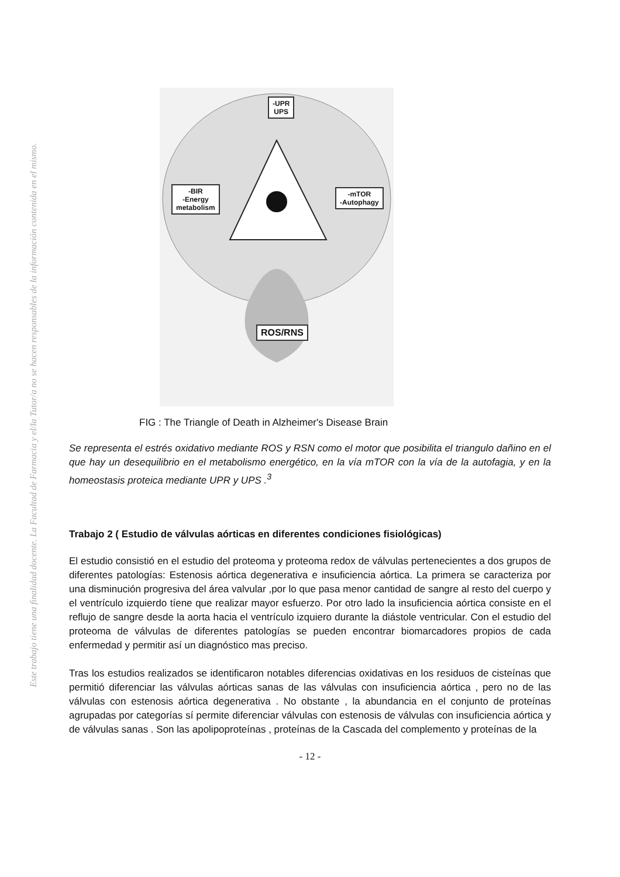Este trabajo tiene una finalidad docente. La Facultad de Farmacia y el/la Tutor/a no se hacen responsables de la información contenida en el mismo.
-UPR
UPS
-BIR
-Energy
metabolism
-mTOR
-Autophagy
ROS/RNS
FIG : The Triangle of Death in Alzheimer's Disease Brain
Se representa el estrés oxidativo mediante ROS y RSN como el motor que posibilita el triangulo dañino en el que hay un desequilibrio en el metabolismo energético, en la vía mTOR con la vía de la autofagia, y en la homeostasis proteica mediante UPR y UPS .<sup>3</sup>
Trabajo 2 ( Estudio de válvulas aórticas en diferentes condiciones fisiológicas)
El estudio consistió en el estudio del proteoma y proteoma redox de válvulas pertenecientes a dos grupos de diferentes patologías: Estenosis aórtica degenerativa e insuficiencia aórtica. La primera se caracteriza por una disminución progresiva del área valvular ,por lo que pasa menor cantidad de sangre al resto del cuerpo y el ventrículo izquierdo tíene que realizar mayor esfuerzo. Por otro lado la insuficiencia aórtica consiste en el reflujo de sangre desde la aorta hacia el ventrículo izquiero durante la diástole ventricular. Con el estudio del proteoma de válvulas de diferentes patologías se pueden encontrar biomarcadores propios de cada enfermedad y permitir así un diagnóstico mas preciso.
Tras los estudios realizados se identificaron notables diferencias oxidativas en los residuos de cisteínas que permitió diferenciar las válvulas aórticas sanas de las válvulas con insuficiencia aórtica , pero no de las válvulas con estenosis aórtica degenerativa . No obstante , la abundancia en el conjunto de proteínas agrupadas por categorías sí permite diferenciar válvulas con estenosis de válvulas con insuficiencia aórtica y de válvulas sanas . Son las apolipoproteínas , proteínas de la Cascada del complemento y proteínas de la
- 12 -